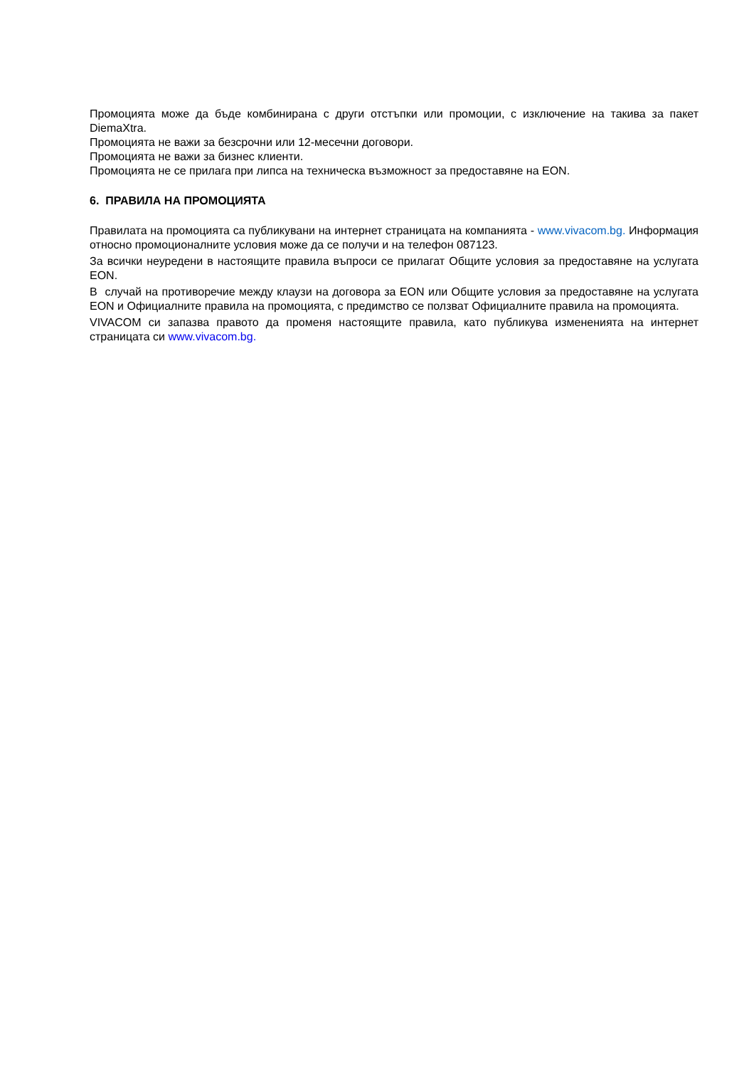Промоцията може да бъде комбинирана с други отстъпки или промоции, с изключение на такива за пакет DiemaXtra.
Промоцията не важи за безсрочни или 12-месечни договори.
Промоцията не важи за бизнес клиенти.
Промоцията не се прилага при липса на техническа възможност за предоставяне на EON.
6. ПРАВИЛА НА ПРОМОЦИЯТА
Правилата на промоцията са публикувани на интернет страницата на компанията - www.vivacom.bg. Информация относно промоционалните условия може да се получи и на телефон 087123.
За всички неуредени в настоящите правила въпроси се прилагат Общите условия за предоставяне на услугата EON.
В случай на противоречие между клаузи на договора за EON или Общите условия за предоставяне на услугата EON и Официалните правила на промоцията, с предимство се ползват Официалните правила на промоцията.
VIVACOM си запазва правото да променя настоящите правила, като публикува измененията на интернет страницата си www.vivacom.bg.